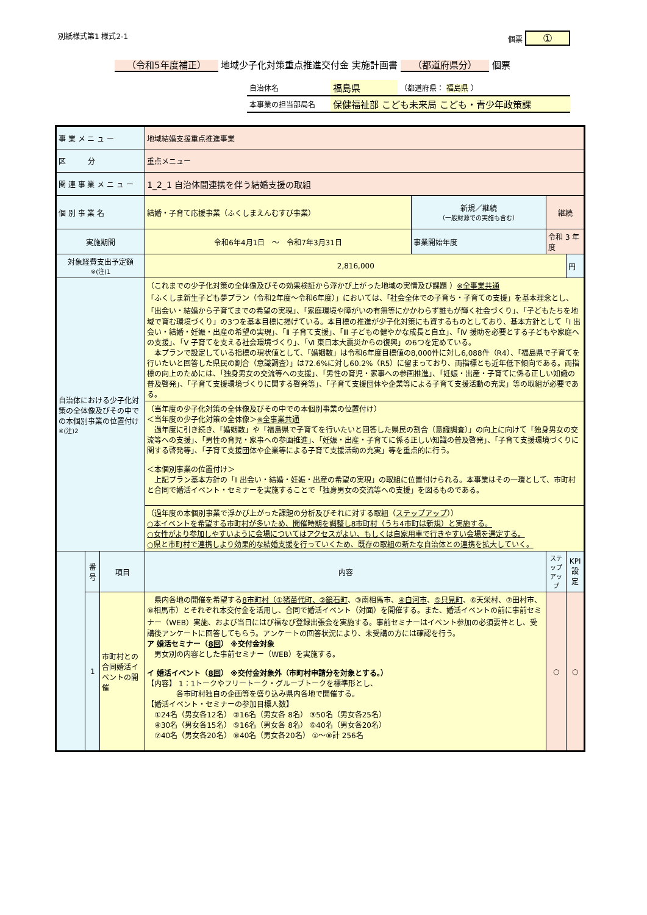別紙様式第1 様式2-1 個票 ①
（令和5年度補正） 地域少子化対策重点推進交付金 実施計画書 （都道府県分） 個票
| 自治体名 | 福島県 | （都道府県： 福島県 ） |
| 本事業の担当部局名 | 保健福祉部 こども未来局 こども・青少年政策課 | |
| 事 業 メ ニ ュ ー | | | 地域結婚支援重点推進事業 | | | |
| 区 分 | | | 重点メニュー | | | |
| 関 連 事 業 メ ニ ュ ー | | | 1_2_1 自治体間連携を伴う結婚支援の取組 | | | |
| 個 別 事 業 名 | | | 結婚・子育て応援事業（ふくしまえんむすび事業） | 新規／継続 （一般財源での実施も含む） | 継続 | |
| 実施期間 | | | 令和6年4月1日 ～ 令和7年3月31日 | 事業開始年度 | 令和 3 年度 | |
| 対象経費支出予定額 ※(注)1 | | | 2,816,000 | | | 円 |
| 自治体における少子化対策の全体像及びその中での本個別事業の位置付け ※(注)2 | | | （これまでの少子化対策の全体像及びその効果検証から浮かび上がった地域の実情及び課題 ） ※全事業共通 「ふくしま新生子ども夢プラン（令和2年度～令和6年度）」においては、「社会全体での子育ち・子育ての支援」を基本理念とし、「出会い・結婚から子育てまでの希望の実現」、「家庭環境や障がいの有無等にかかわらず誰もが輝く社会づくり」、「子どもたちを地域で育む環境づくり」の3つを基本目標に掲げている。本目標の推進が少子化対策にも資するものとしており、基本方針として「Ⅰ 出会い・結婚・妊娠・出産の希望の実現」、「Ⅱ 子育て支援」、「Ⅲ 子どもの健やかな成長と自立」、「Ⅳ 援助を必要とする子どもや家庭への支援」、「Ⅴ 子育てを支える社会環境づくり」、「Ⅵ 東日本大震災からの復興」の6つを定めている。 本プランで設定している指標の現状値として、「婚姻数」は令和6年度目標値の8,000件に対し6,088件（R4）、「福島県で子育てを行いたいと回答した県民の割合（意識調査）」は72.6%に対し60.2%（R5）に留まっており、両指標とも近年低下傾向である。両指標の向上のためには、「独身男女の交流等への支援」、「男性の育児・家事への参画推進」、「妊娠・出産・子育てに係る正しい知識の普及啓発」、「子育て支援環境づくりに関する啓発等」、「子育て支援団体や企業等による子育て支援活動の充実」等の取組が必要である。 | | | |
| | | | （当年度の少子化対策の全体像及びその中での本個別事業の位置付け） ＜当年度の少子化対策の全体像＞ ※全事業共通 過年度に引き続き、「婚姻数」や「福島県で子育てを行いたいと回答した県民の割合（意識調査）」の向上に向けて「独身男女の交流等への支援」、「男性の育児・家事への参画推進」、「妊娠・出産・子育てに係る正しい知識の普及啓発」、「子育て支援環境づくりに関する啓発等」、「子育て支援団体や企業等による子育て支援活動の充実」等を重点的に行う。 ＜本個別事業の位置付け＞ 上記プラン基本方針の「Ⅰ 出会い・結婚・妊娠・出産の希望の実現」の取組に位置付けられる。本事業はその一環として、市町村と合同で婚活イベント・セミナーを実施することで「独身男女の交流等への支援」を図るものである。 | | | |
| | | | （過年度の本個別事業で浮かび上がった課題の分析及びそれに対する取組（ ステップアップ ）） ○本イベントを希望する市町村が多いため、開催時期を調整し8市町村（うち4市町は新規）と実施する。 ○女性がより参加しやすいように会場についてはアクセスがよい、もしくは自家用車で行きやすい会場を選定する。 ○県と市町村で連携しより効果的な結婚支援を行っていくため、既存の取組の新たな自治体との連携を拡大していく。 | | | |
| | 番号 | 項目 | 内容 | | ステップアップ | KPI 設定 |
| | 1 | 市町村との合同婚活イベントの開催 | 県内各地の開催を希望する 8市町村（①猪苗代町、②鏡石町 、③南相馬市、 ④白河市 、 ⑤只見町 、⑥天栄村、⑦田村市、⑧相馬市）とそれぞれ本交付金を活用し、合同で婚活イベント（対面）を開催する。また、婚活イベントの前に事前セミナー（WEB）実施、および当日にはぴ福なび登録出張会を実施する。事前セミナーはイベント参加の必須要件とし、受講後アンケートに回答してもらう。アンケートの回答状況により、未受講の方には確認を行う。 ア 婚活セミナー（ 8回 ） ※交付金対象 男女別の内容とした事前セミナー（WEB）を実施する。 イ 婚活イベント（ 8回 ） ※交付金対象外（市町村申請分を対象とする。） 【内容】 1：1トークやフリートーク・グループトークを標準形とし、 各市町村独自の企画等を盛り込み県内各地で開催する。 【婚活イベント・セミナーの参加目標人数】 ①24名（男女各12名） ②16名（男女各 8名） ③50名（男女各25名） ④30名（男女各15名） ⑤16名（男女各 8名） ⑥40名（男女各20名） ⑦40名（男女各20名） ⑧40名（男女各20名） ①～⑧計 256名 | | ○ | ○ |